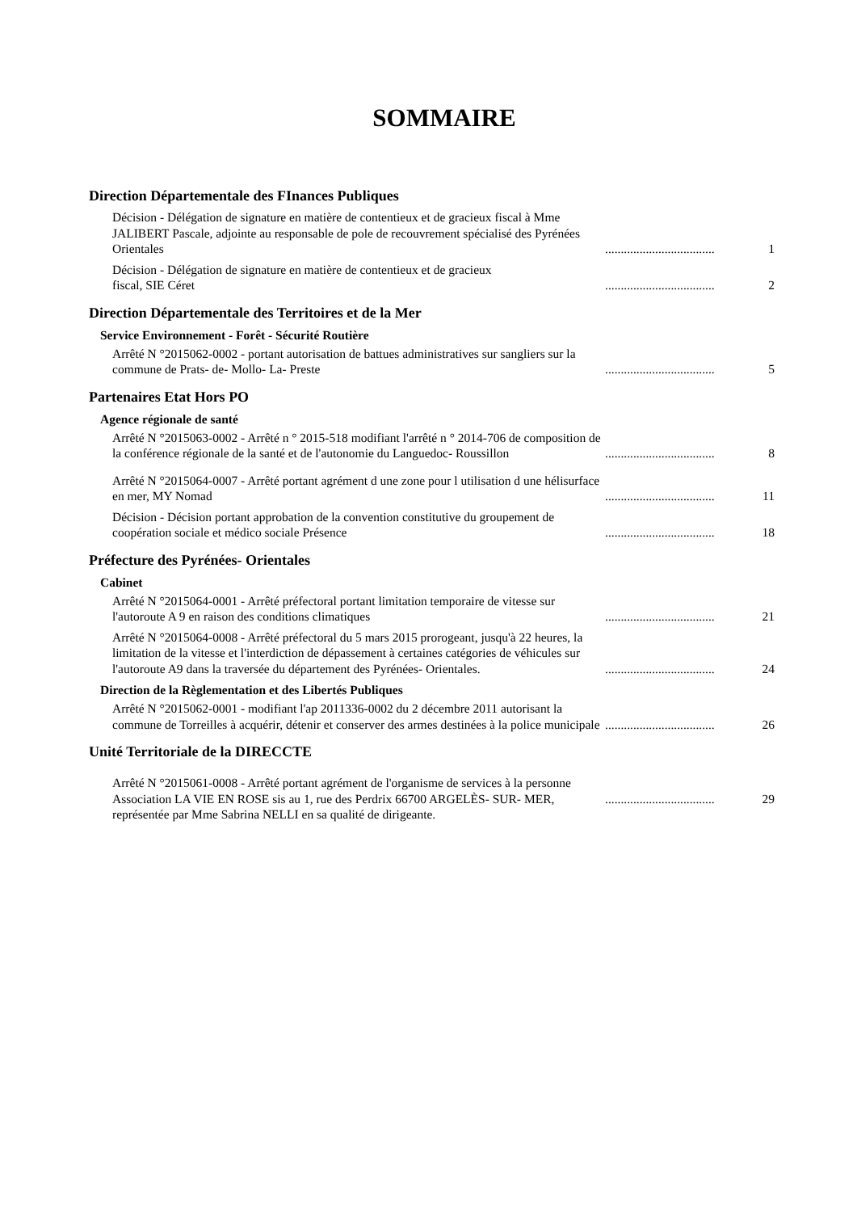SOMMAIRE
Direction Départementale des FInances Publiques
Décision - Délégation de signature en matière de contentieux et de gracieux fiscal à Mme JALIBERT Pascale, adjointe au responsable de pole de recouvrement spécialisé des Pyrénées Orientales
...................................
1
Décision - Délégation de signature en matière de contentieux et de gracieux
fiscal, SIE Céret
...................................
2
Direction Départementale des Territoires et de la Mer
Service Environnement - Forêt - Sécurité Routière
Arrêté N °2015062-0002 - portant autorisation de battues administratives sur sangliers sur la commune de Prats- de- Mollo- La- Preste
...................................
5
Partenaires Etat Hors PO
Agence régionale de santé
Arrêté N °2015063-0002 - Arrêté n ° 2015-518 modifiant l'arrêté n ° 2014-706 de composition de la conférence régionale de la santé et de l'autonomie du Languedoc- Roussillon
...................................
8
Arrêté N °2015064-0007 - Arrêté portant agrément d une zone pour l utilisation d une hélisurface en mer, MY Nomad
...................................
11
Décision - Décision portant approbation de la convention constitutive du groupement de coopération sociale et médico sociale Présence
...................................
18
Préfecture des Pyrénées- Orientales
Cabinet
Arrêté N °2015064-0001 - Arrêté préfectoral portant limitation temporaire de vitesse sur l'autoroute A 9 en raison des conditions climatiques
...................................
21
Arrêté N °2015064-0008 - Arrêté préfectoral du 5 mars 2015 prorogeant, jusqu'à 22 heures, la limitation de la vitesse et l'interdiction de dépassement à certaines catégories de véhicules sur l'autoroute A9 dans la traversée du département des Pyrénées- Orientales.
...................................
24
Direction de la Règlementation et des Libertés Publiques
Arrêté N °2015062-0001 - modifiant l'ap 2011336-0002 du 2 décembre 2011 autorisant la commune de Torreilles à acquérir, détenir et conserver des armes destinées à la police municipale
...................................
26
Unité Territoriale de la DIRECCTE
Arrêté N °2015061-0008 - Arrêté portant agrément de l'organisme de services à la personne Association LA VIE EN ROSE sis au 1, rue des Perdrix 66700 ARGELÈS- SUR- MER, représentée par Mme Sabrina NELLI en sa qualité de dirigeante.
...................................
29